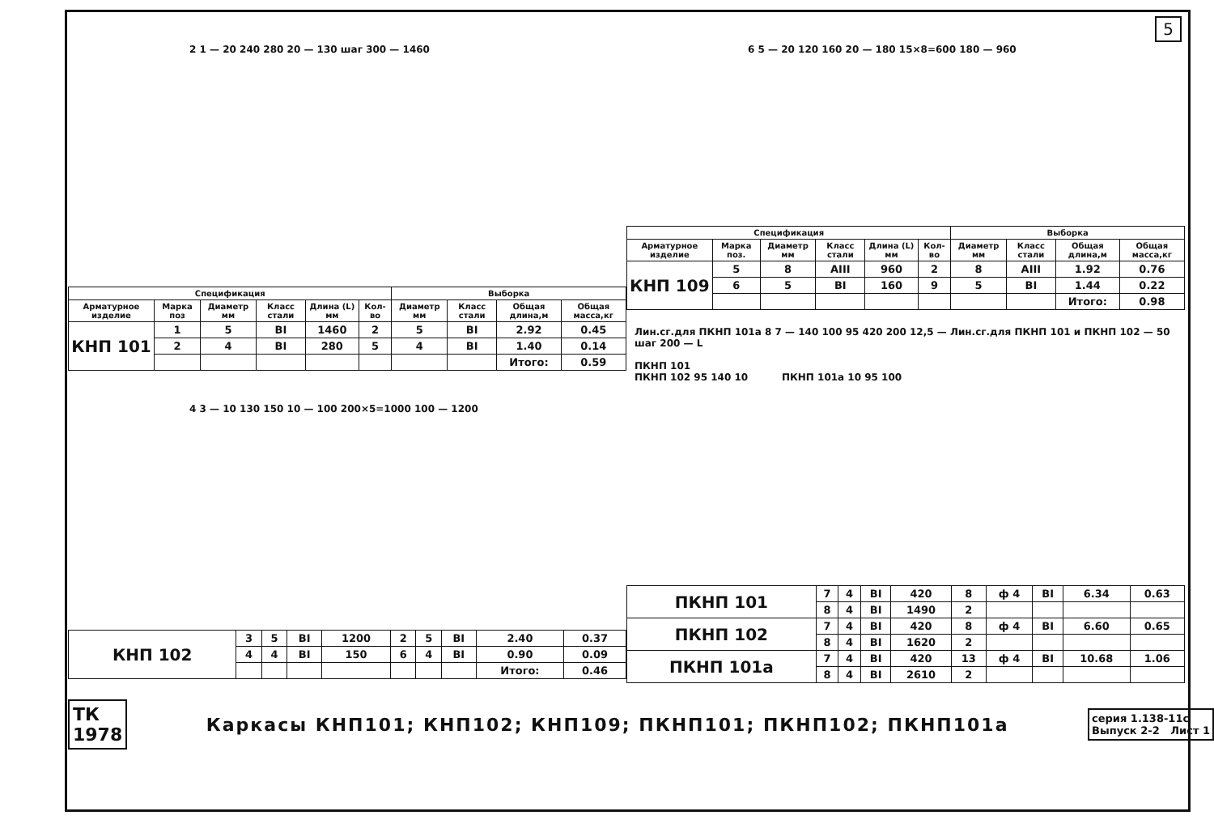5
2 1 — 20 240 280 20 — 130 шаг 300 — 1460
| Спецификация | | | | | | Выборка | | | |
| --- | --- | --- | --- | --- | --- | --- | --- | --- | --- |
| Арматурное изделие | Марка поз | Диаметр мм | Класс стали | Длина (L) мм | Кол-во | Диаметр мм | Класс стали | Общая длина,м | Общая масса,кг |
| КНП 101 | 1 | 5 | BI | 1460 | 2 | 5 | BI | 2.92 | 0.45 |
| | 2 | 4 | BI | 280 | 5 | 4 | BI | 1.40 | 0.14 |
| | | | | | | | | Итого: | 0.59 |
4 3 — 10 130 150 10 — 100 200×5=1000 100 — 1200
| КНП 102 | 3 | 5 | BI | 1200 | 2 | 5 | BI | 2.40 | 0.37 |
| | 4 | 4 | BI | 150 | 6 | 4 | BI | 0.90 | 0.09 |
| | | | | | | | | Итого: | 0.46 |
6 5 — 20 120 160 20 — 180 15×8=600 180 — 960
| Спецификация | | | | | | Выборка | | | |
| --- | --- | --- | --- | --- | --- | --- | --- | --- | --- |
| Арматурное изделие | Марка поз. | Диаметр мм | Класс стали | Длина (L) мм | Кол-во | Диаметр мм | Класс стали | Общая длина,м | Общая масса,кг |
| КНП 109 | 5 | 8 | AIII | 960 | 2 | 8 | AIII | 1.92 | 0.76 |
| | 6 | 5 | BI | 160 | 9 | 5 | BI | 1.44 | 0.22 |
| | | | | | | | | Итого: | 0.98 |
Лин.сг.для ПКНП 101а 8 7 — 140 100 95 420 200 12,5 — Лин.сг.для ПКНП 101 и ПКНП 102 — 50 шаг 200 — L
ПКНП 101
ПКНП 102 95 140 10 ПКНП 101а 10 95 100
| ПКНП 101 | 7 | 4 | BI | 420 | 8 | ф 4 | BI | 6.34 | 0.63 |
| | 8 | 4 | BI | 1490 | 2 | | | | |
| ПКНП 102 | 7 | 4 | BI | 420 | 8 | ф 4 | BI | 6.60 | 0.65 |
| | 8 | 4 | BI | 1620 | 2 | | | | |
| ПКНП 101а | 7 | 4 | BI | 420 | 13 | ф 4 | BI | 10.68 | 1.06 |
| | 8 | 4 | BI | 2610 | 2 | | | | |
ТК
1978
Каркасы КНП101; КНП102; КНП109; ПКНП101; ПКНП102; ПКНП101а
серия 1.138-11с
Выпуск 2-2 Лист 1